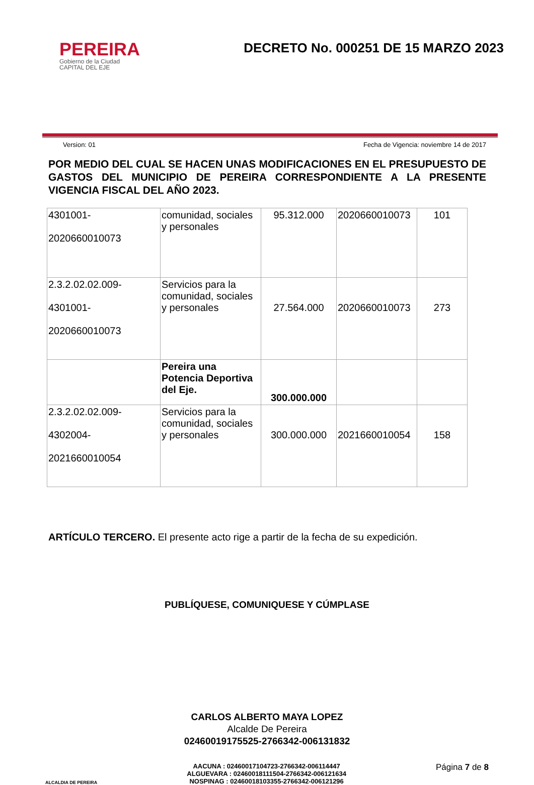PEREIRA
Gobierno de la Ciudad
CAPITAL DEL EJE
DECRETO No. 000251 DE 15 MARZO 2023
Version: 01 Fecha de Vigencia: noviembre 14 de 2017
POR MEDIO DEL CUAL SE HACEN UNAS MODIFICACIONES EN EL PRESUPUESTO DE GASTOS DEL MUNICIPIO DE PEREIRA CORRESPONDIENTE A LA PRESENTE VIGENCIA FISCAL DEL AÑO 2023.
| 4301001- 2020660010073 | comunidad, sociales y personales | 95.312.000 | 2020660010073 | 101 |
| 2.3.2.02.02.009- 4301001- 2020660010073 | Servicios para la comunidad, sociales y personales | 27.564.000 | 2020660010073 | 273 |
| | Pereira una Potencia Deportiva del Eje. | 300.000.000 | | |
| 2.3.2.02.02.009- 4302004- 2021660010054 | Servicios para la comunidad, sociales y personales | 300.000.000 | 2021660010054 | 158 |
ARTÍCULO TERCERO. El presente acto rige a partir de la fecha de su expedición.
PUBLÍQUESE, COMUNIQUESE Y CÚMPLASE
CARLOS ALBERTO MAYA LOPEZ
Alcalde De Pereira
02460019175525-2766342-006131832
ALCALDIA DE PEREIRA
AACUNA : 02460017104723-2766342-006114447
ALGUEVARA : 02460018111504-2766342-006121634
NOSPINAG : 02460018103355-2766342-006121296
Página 7 de 8